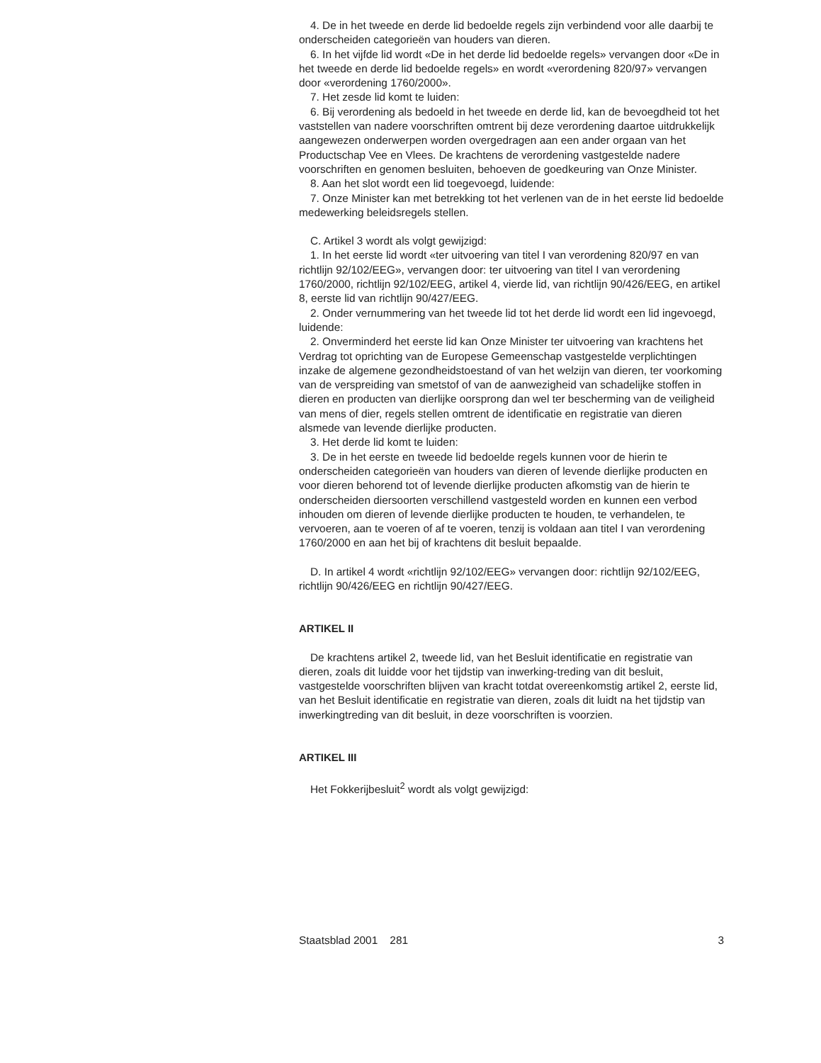4. De in het tweede en derde lid bedoelde regels zijn verbindend voor alle daarbij te onderscheiden categorieën van houders van dieren.
6. In het vijfde lid wordt «De in het derde lid bedoelde regels» vervangen door «De in het tweede en derde lid bedoelde regels» en wordt «verordening 820/97» vervangen door «verordening 1760/2000».
7. Het zesde lid komt te luiden:
6. Bij verordening als bedoeld in het tweede en derde lid, kan de bevoegdheid tot het vaststellen van nadere voorschriften omtrent bij deze verordening daartoe uitdrukkelijk aangewezen onderwerpen worden overgedragen aan een ander orgaan van het Productschap Vee en Vlees. De krachtens de verordening vastgestelde nadere voorschriften en genomen besluiten, behoeven de goedkeuring van Onze Minister.
8. Aan het slot wordt een lid toegevoegd, luidende:
7. Onze Minister kan met betrekking tot het verlenen van de in het eerste lid bedoelde medewerking beleidsregels stellen.
C. Artikel 3 wordt als volgt gewijzigd:
1. In het eerste lid wordt «ter uitvoering van titel I van verordening 820/97 en van richtlijn 92/102/EEG», vervangen door: ter uitvoering van titel I van verordening 1760/2000, richtlijn 92/102/EEG, artikel 4, vierde lid, van richtlijn 90/426/EEG, en artikel 8, eerste lid van richtlijn 90/427/EEG.
2. Onder vernummering van het tweede lid tot het derde lid wordt een lid ingevoegd, luidende:
2. Onverminderd het eerste lid kan Onze Minister ter uitvoering van krachtens het Verdrag tot oprichting van de Europese Gemeenschap vastgestelde verplichtingen inzake de algemene gezondheidstoestand of van het welzijn van dieren, ter voorkoming van de verspreiding van smetstof of van de aanwezigheid van schadelijke stoffen in dieren en producten van dierlijke oorsprong dan wel ter bescherming van de veiligheid van mens of dier, regels stellen omtrent de identificatie en registratie van dieren alsmede van levende dierlijke producten.
3. Het derde lid komt te luiden:
3. De in het eerste en tweede lid bedoelde regels kunnen voor de hierin te onderscheiden categorieën van houders van dieren of levende dierlijke producten en voor dieren behorend tot of levende dierlijke producten afkomstig van de hierin te onderscheiden diersoorten verschillend vastgesteld worden en kunnen een verbod inhouden om dieren of levende dierlijke producten te houden, te verhandelen, te vervoeren, aan te voeren of af te voeren, tenzij is voldaan aan titel I van verordening 1760/2000 en aan het bij of krachtens dit besluit bepaalde.
D. In artikel 4 wordt «richtlijn 92/102/EEG» vervangen door: richtlijn 92/102/EEG, richtlijn 90/426/EEG en richtlijn 90/427/EEG.
ARTIKEL II
De krachtens artikel 2, tweede lid, van het Besluit identificatie en registratie van dieren, zoals dit luidde voor het tijdstip van inwerking-treding van dit besluit, vastgestelde voorschriften blijven van kracht totdat overeenkomstig artikel 2, eerste lid, van het Besluit identificatie en registratie van dieren, zoals dit luidt na het tijdstip van inwerkingtreding van dit besluit, in deze voorschriften is voorzien.
ARTIKEL III
Het Fokkerijbesluit<sup>2</sup> wordt als volgt gewijzigd:
Staatsblad 2001 281 3